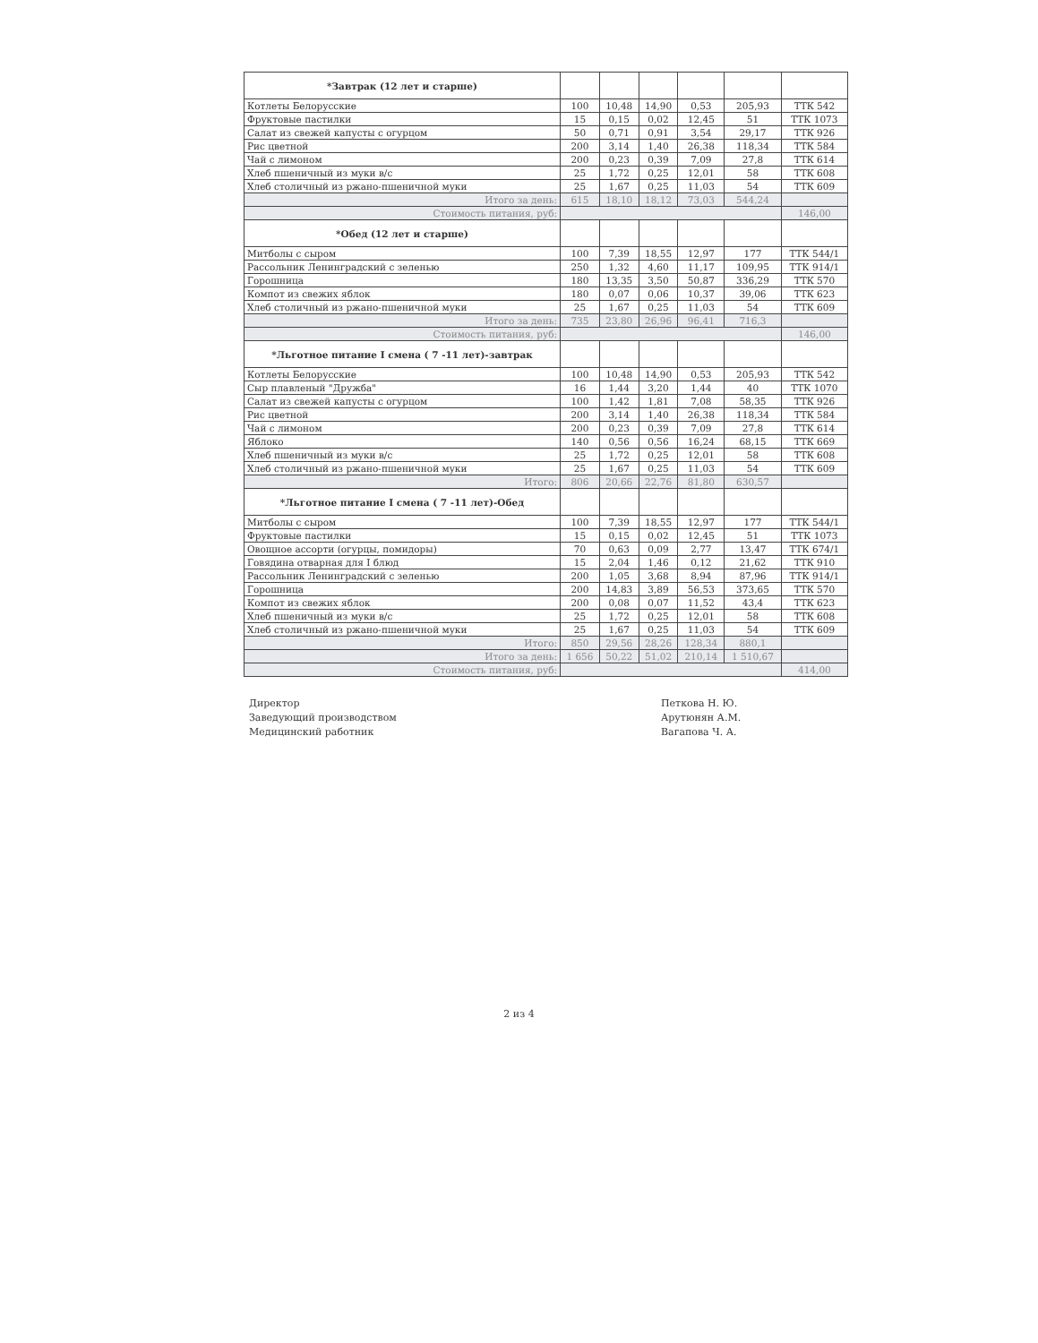| *Завтрак (12 лет и старше) | | | | | | |
| --- | --- | --- | --- | --- | --- | --- |
| Котлеты Белорусские | 100 | 10,48 | 14,90 | 0,53 | 205,93 | ТТК 542 |
| Фруктовые пастилки | 15 | 0,15 | 0,02 | 12,45 | 51 | ТТК 1073 |
| Салат из свежей капусты с огурцом | 50 | 0,71 | 0,91 | 3,54 | 29,17 | ТТК 926 |
| Рис цветной | 200 | 3,14 | 1,40 | 26,38 | 118,34 | ТТК 584 |
| Чай с лимоном | 200 | 0,23 | 0,39 | 7,09 | 27,8 | ТТК 614 |
| Хлеб пшеничный из муки в/с | 25 | 1,72 | 0,25 | 12,01 | 58 | ТТК 608 |
| Хлеб столичный из ржано-пшеничной муки | 25 | 1,67 | 0,25 | 11,03 | 54 | ТТК 609 |
| Итого за день: | 615 | 18,10 | 18,12 | 73,03 | 544,24 | |
| Стоимость питания, руб: | | | | | | 146,00 |
| *Обед (12 лет и старше) | | | | | | |
| Митболы с сыром | 100 | 7,39 | 18,55 | 12,97 | 177 | ТТК 544/1 |
| Рассольник Ленинградский с зеленью | 250 | 1,32 | 4,60 | 11,17 | 109,95 | ТТК 914/1 |
| Горошница | 180 | 13,35 | 3,50 | 50,87 | 336,29 | ТТК 570 |
| Компот из свежих яблок | 180 | 0,07 | 0,06 | 10,37 | 39,06 | ТТК 623 |
| Хлеб столичный из ржано-пшеничной муки | 25 | 1,67 | 0,25 | 11,03 | 54 | ТТК 609 |
| Итого за день: | 735 | 23,80 | 26,96 | 96,41 | 716,3 | |
| Стоимость питания, руб: | | | | | | 146,00 |
| *Льготное питание I смена ( 7 -11 лет)-завтрак | | | | | | |
| Котлеты Белорусские | 100 | 10,48 | 14,90 | 0,53 | 205,93 | ТТК 542 |
| Сыр плавленый "Дружба" | 16 | 1,44 | 3,20 | 1,44 | 40 | ТТК 1070 |
| Салат из свежей капусты с огурцом | 100 | 1,42 | 1,81 | 7,08 | 58,35 | ТТК 926 |
| Рис цветной | 200 | 3,14 | 1,40 | 26,38 | 118,34 | ТТК 584 |
| Чай с лимоном | 200 | 0,23 | 0,39 | 7,09 | 27,8 | ТТК 614 |
| Яблоко | 140 | 0,56 | 0,56 | 16,24 | 68,15 | ТТК 669 |
| Хлеб пшеничный из муки в/с | 25 | 1,72 | 0,25 | 12,01 | 58 | ТТК 608 |
| Хлеб столичный из ржано-пшеничной муки | 25 | 1,67 | 0,25 | 11,03 | 54 | ТТК 609 |
| Итого: | 806 | 20,66 | 22,76 | 81,80 | 630,57 | |
| *Льготное питание I смена ( 7 -11 лет)-Обед | | | | | | |
| Митболы с сыром | 100 | 7,39 | 18,55 | 12,97 | 177 | ТТК 544/1 |
| Фруктовые пастилки | 15 | 0,15 | 0,02 | 12,45 | 51 | ТТК 1073 |
| Овощное ассорти (огурцы, помидоры) | 70 | 0,63 | 0,09 | 2,77 | 13,47 | ТТК 674/1 |
| Говядина отварная для I блюд | 15 | 2,04 | 1,46 | 0,12 | 21,62 | ТТК 910 |
| Рассольник Ленинградский с зеленью | 200 | 1,05 | 3,68 | 8,94 | 87,96 | ТТК 914/1 |
| Горошница | 200 | 14,83 | 3,89 | 56,53 | 373,65 | ТТК 570 |
| Компот из свежих яблок | 200 | 0,08 | 0,07 | 11,52 | 43,4 | ТТК 623 |
| Хлеб пшеничный из муки в/с | 25 | 1,72 | 0,25 | 12,01 | 58 | ТТК 608 |
| Хлеб столичный из ржано-пшеничной муки | 25 | 1,67 | 0,25 | 11,03 | 54 | ТТК 609 |
| Итого: | 850 | 29,56 | 28,26 | 128,34 | 880,1 | |
| Итого за день: | 1 656 | 50,22 | 51,02 | 210,14 | 1 510,67 | |
| Стоимость питания, руб: | | | | | | 414,00 |
Директор
Заведующий производством
Медицинский работник
Петкова Н. Ю.
Арутюнян А.М.
Вагапова Ч. А.
2 из 4